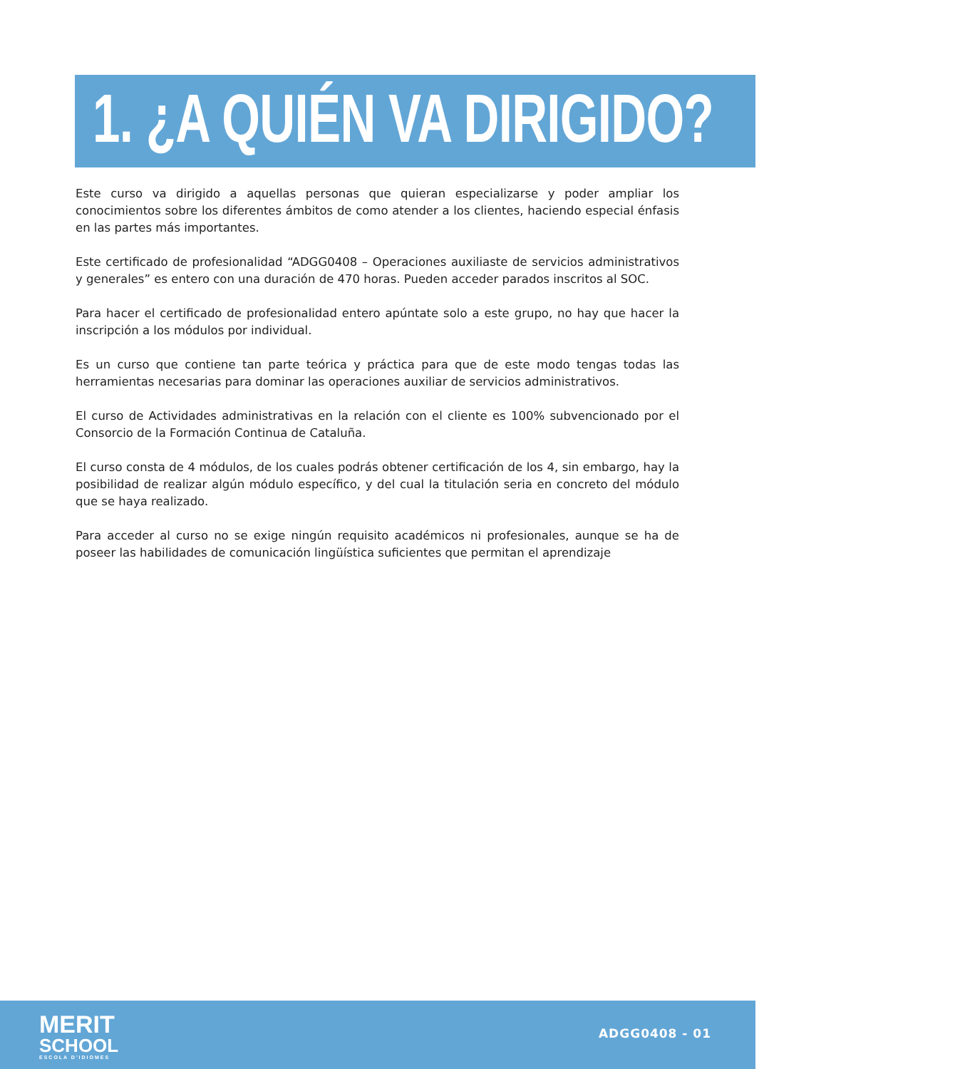1. ¿A QUIÉN VA DIRIGIDO?
Este curso va dirigido a aquellas personas que quieran especializarse y poder ampliar los conocimientos sobre los diferentes ámbitos de como atender a los clientes, haciendo especial énfasis en las partes más importantes.
Este certificado de profesionalidad “ADGG0408 – Operaciones auxiliaste de servicios administrativos y generales” es entero con una duración de 470 horas. Pueden acceder parados inscritos al SOC.
Para hacer el certificado de profesionalidad entero apúntate solo a este grupo, no hay que hacer la inscripción a los módulos por individual.
Es un curso que contiene tan parte teórica y práctica para que de este modo tengas todas las herramientas necesarias para dominar las operaciones auxiliar de servicios administrativos.
El curso de Actividades administrativas en la relación con el cliente es 100% subvencionado por el Consorcio de la Formación Continua de Cataluña.
El curso consta de 4 módulos, de los cuales podrás obtener certificación de los 4, sin embargo, hay la posibilidad de realizar algún módulo específico, y del cual la titulación seria en concreto del módulo que se haya realizado.
Para acceder al curso no se exige ningún requisito académicos ni profesionales, aunque se ha de poseer las habilidades de comunicación lingüística suficientes que permitan el aprendizaje
MERIT
SCHOOL
ESCOLA D'IDIOMES
ADGG0408 - 01